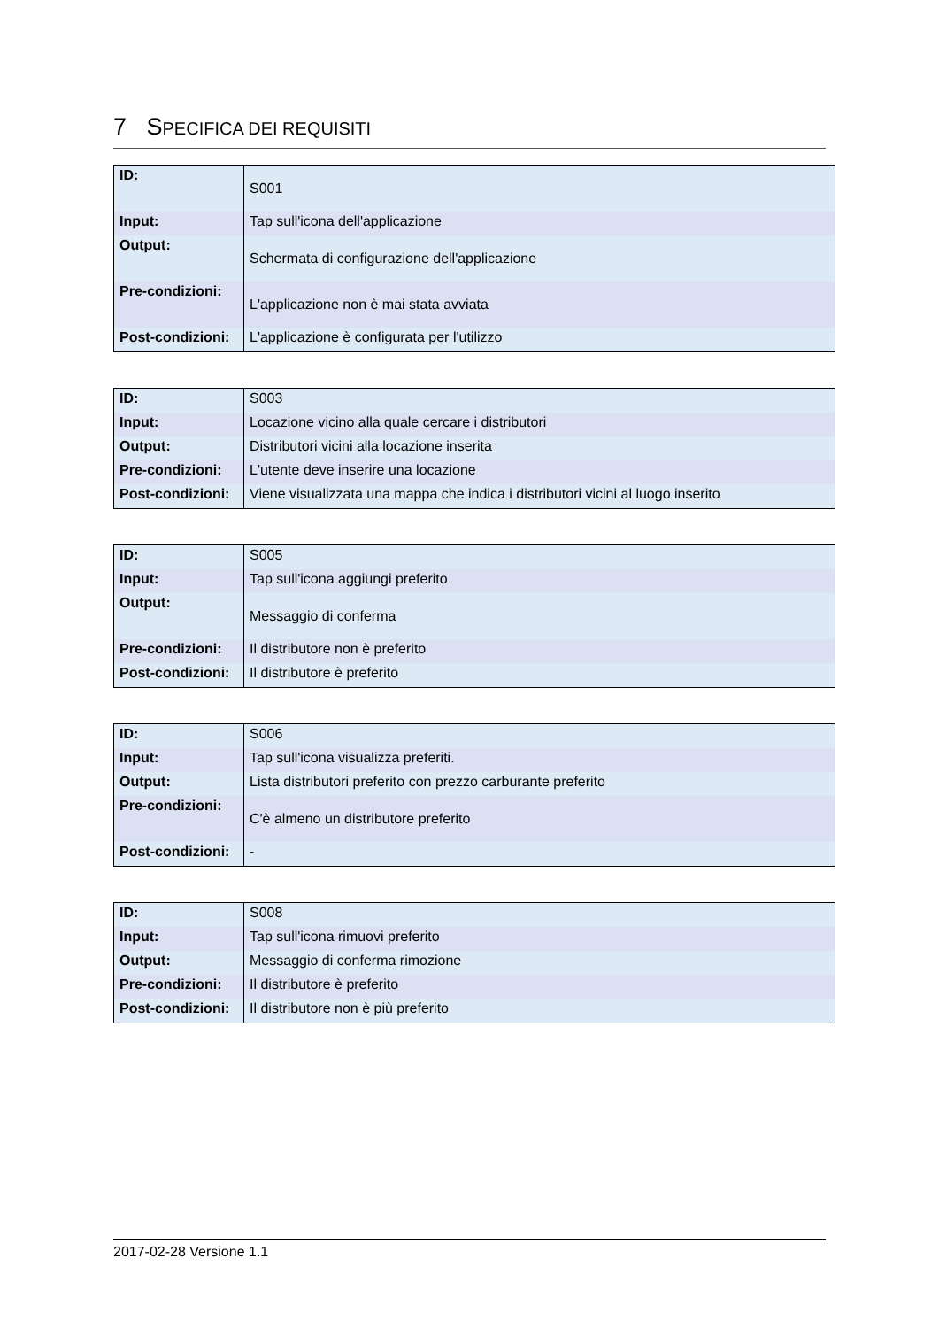7 SPECIFICA DEI REQUISITI
| ID: | S001 |
| Input: | Tap sull'icona dell'applicazione |
| Output: | Schermata di configurazione dell'applicazione |
| Pre-condizioni: | L'applicazione non è mai stata avviata |
| Post-condizioni: | L'applicazione è configurata per l'utilizzo |
| ID: | S003 |
| Input: | Locazione vicino alla quale cercare i distributori |
| Output: | Distributori vicini alla locazione inserita |
| Pre-condizioni: | L'utente deve inserire una locazione |
| Post-condizioni: | Viene visualizzata una mappa che indica i distributori vicini al luogo inserito |
| ID: | S005 |
| Input: | Tap sull'icona aggiungi preferito |
| Output: | Messaggio di conferma |
| Pre-condizioni: | Il distributore non è preferito |
| Post-condizioni: | Il distributore è preferito |
| ID: | S006 |
| Input: | Tap sull'icona visualizza preferiti. |
| Output: | Lista distributori preferito con prezzo carburante preferito |
| Pre-condizioni: | C'è almeno un distributore preferito |
| Post-condizioni: | - |
| ID: | S008 |
| Input: | Tap sull'icona rimuovi preferito |
| Output: | Messaggio di conferma rimozione |
| Pre-condizioni: | Il distributore è preferito |
| Post-condizioni: | Il distributore non è più preferito |
2017-02-28 Versione 1.1